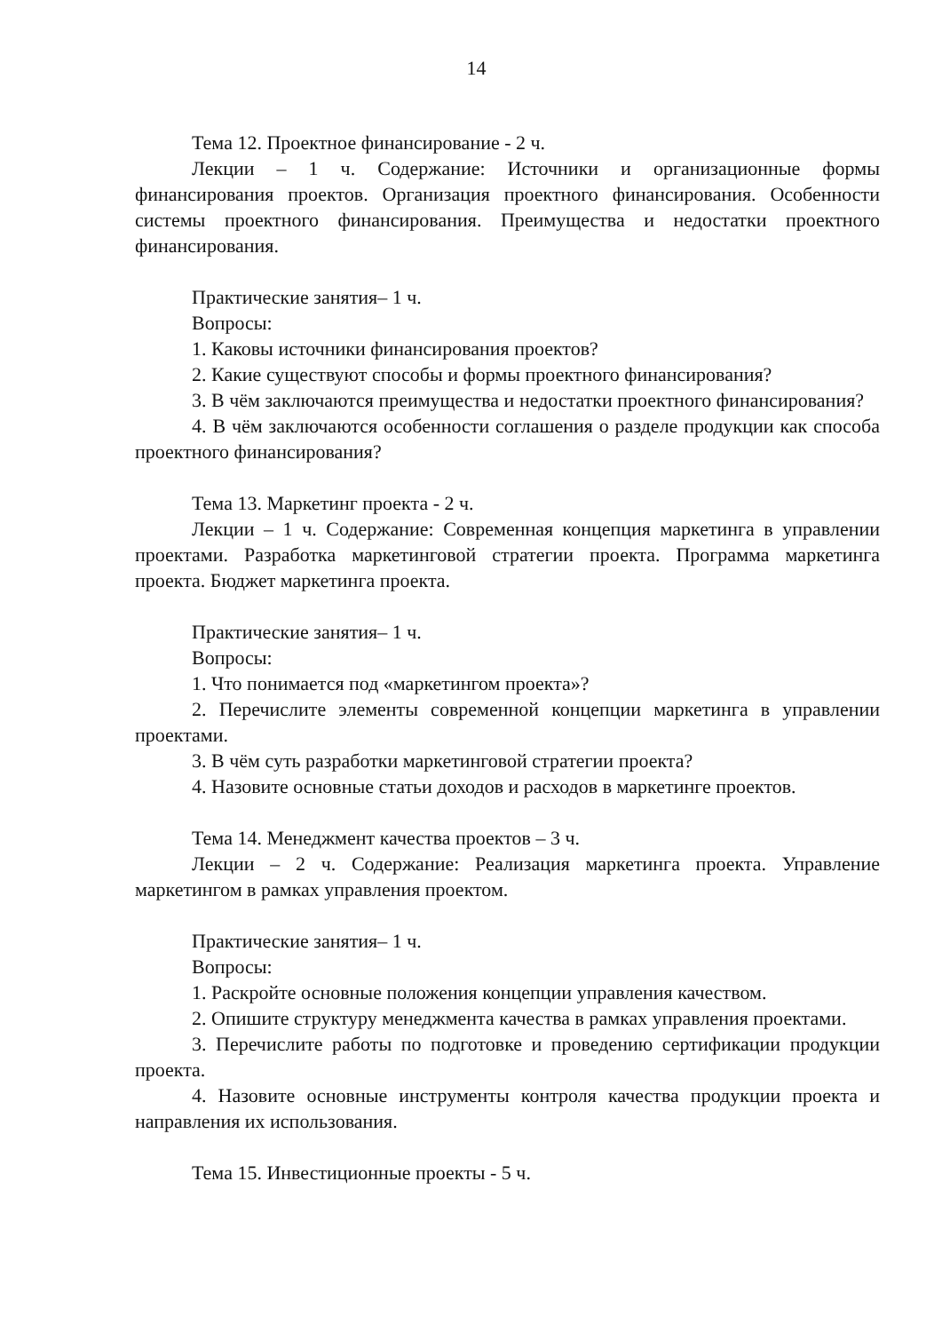14
Тема 12. Проектное финансирование - 2 ч.
Лекции – 1 ч. Содержание: Источники и организационные формы финансирования проектов. Организация проектного финансирования. Особенности системы проектного финансирования. Преимущества и недостатки проектного финансирования.
Практические занятия– 1 ч.
Вопросы:
1. Каковы источники финансирования проектов?
2. Какие существуют способы и формы проектного финансирования?
3. В чём заключаются преимущества и недостатки проектного финансирования?
4. В чём заключаются особенности соглашения о разделе продукции как способа проектного финансирования?
Тема 13. Маркетинг проекта - 2 ч.
Лекции – 1 ч. Содержание: Современная концепция маркетинга в управлении проектами. Разработка маркетинговой стратегии проекта. Программа маркетинга проекта. Бюджет маркетинга проекта.
Практические занятия– 1 ч.
Вопросы:
1. Что понимается под «маркетингом проекта»?
2. Перечислите элементы современной концепции маркетинга в управлении проектами.
3. В чём суть разработки маркетинговой стратегии проекта?
4. Назовите основные статьи доходов и расходов в маркетинге проектов.
Тема 14. Менеджмент качества проектов – 3 ч.
Лекции – 2 ч. Содержание: Реализация маркетинга проекта. Управление маркетингом в рамках управления проектом.
Практические занятия– 1 ч.
Вопросы:
1. Раскройте основные положения концепции управления качеством.
2. Опишите структуру менеджмента качества в рамках управления проектами.
3. Перечислите работы по подготовке и проведению сертификации продукции проекта.
4. Назовите основные инструменты контроля качества продукции проекта и направления их использования.
Тема 15. Инвестиционные проекты - 5 ч.